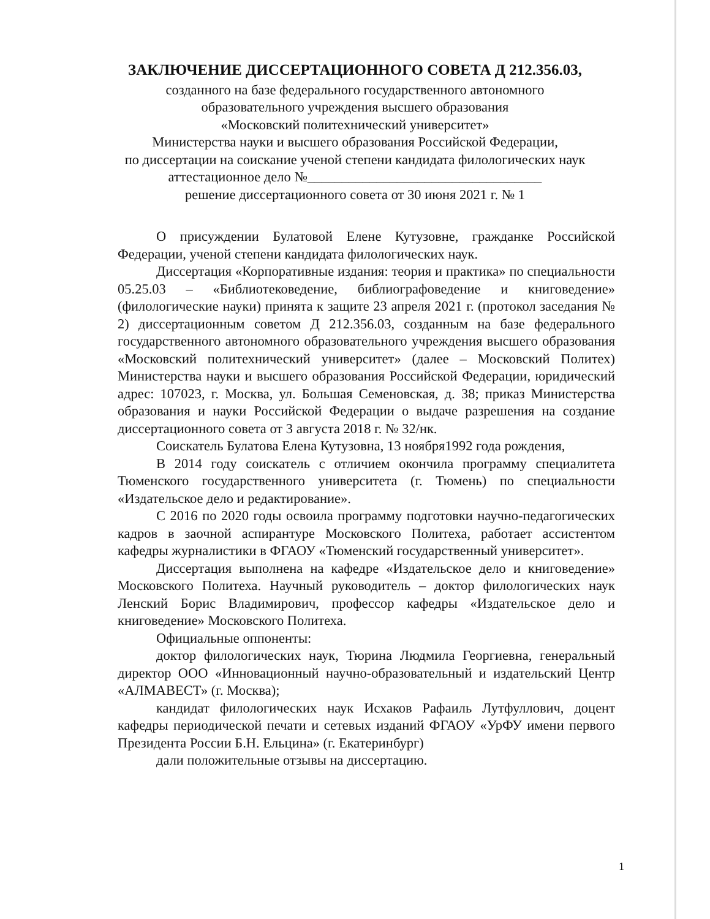ЗАКЛЮЧЕНИЕ ДИССЕРТАЦИОННОГО СОВЕТА Д 212.356.03,
созданного на базе федерального государственного автономного
образовательного учреждения высшего образования
«Московский политехнический университет»
Министерства науки и высшего образования Российской Федерации,
по диссертации на соискание ученой степени кандидата филологических наук
аттестационное дело №__________________________________
решение диссертационного совета от 30 июня 2021 г. № 1
О присуждении Булатовой Елене Кутузовне, гражданке Российской Федерации, ученой степени кандидата филологических наук.
Диссертация «Корпоративные издания: теория и практика» по специальности 05.25.03 – «Библиотековедение, библиографоведение и книговедение» (филологические науки) принята к защите 23 апреля 2021 г. (протокол заседания № 2) диссертационным советом Д 212.356.03, созданным на базе федерального государственного автономного образовательного учреждения высшего образования «Московский политехнический университет» (далее – Московский Политех) Министерства науки и высшего образования Российской Федерации, юридический адрес: 107023, г. Москва, ул. Большая Семеновская, д. 38; приказ Министерства образования и науки Российской Федерации о выдаче разрешения на создание диссертационного совета от 3 августа 2018 г. № 32/нк.
Соискатель Булатова Елена Кутузовна, 13 ноября1992 года рождения,
В 2014 году соискатель с отличием окончила программу специалитета Тюменского государственного университета (г. Тюмень) по специальности «Издательское дело и редактирование».
С 2016 по 2020 годы освоила программу подготовки научно-педагогических кадров в заочной аспирантуре Московского Политеха, работает ассистентом кафедры журналистики в ФГАОУ «Тюменский государственный университет».
Диссертация выполнена на кафедре «Издательское дело и книговедение» Московского Политеха. Научный руководитель – доктор филологических наук Ленский Борис Владимирович, профессор кафедры «Издательское дело и книговедение» Московского Политеха.
Официальные оппоненты:
доктор филологических наук, Тюрина Людмила Георгиевна, генеральный директор ООО «Инновационный научно-образовательный и издательский Центр «АЛМАВЕСТ» (г. Москва);
кандидат филологических наук Исхаков Рафаиль Лутфуллович, доцент кафедры периодической печати и сетевых изданий ФГАОУ «УрФУ имени первого Президента России Б.Н. Ельцина» (г. Екатеринбург)
дали положительные отзывы на диссертацию.
1